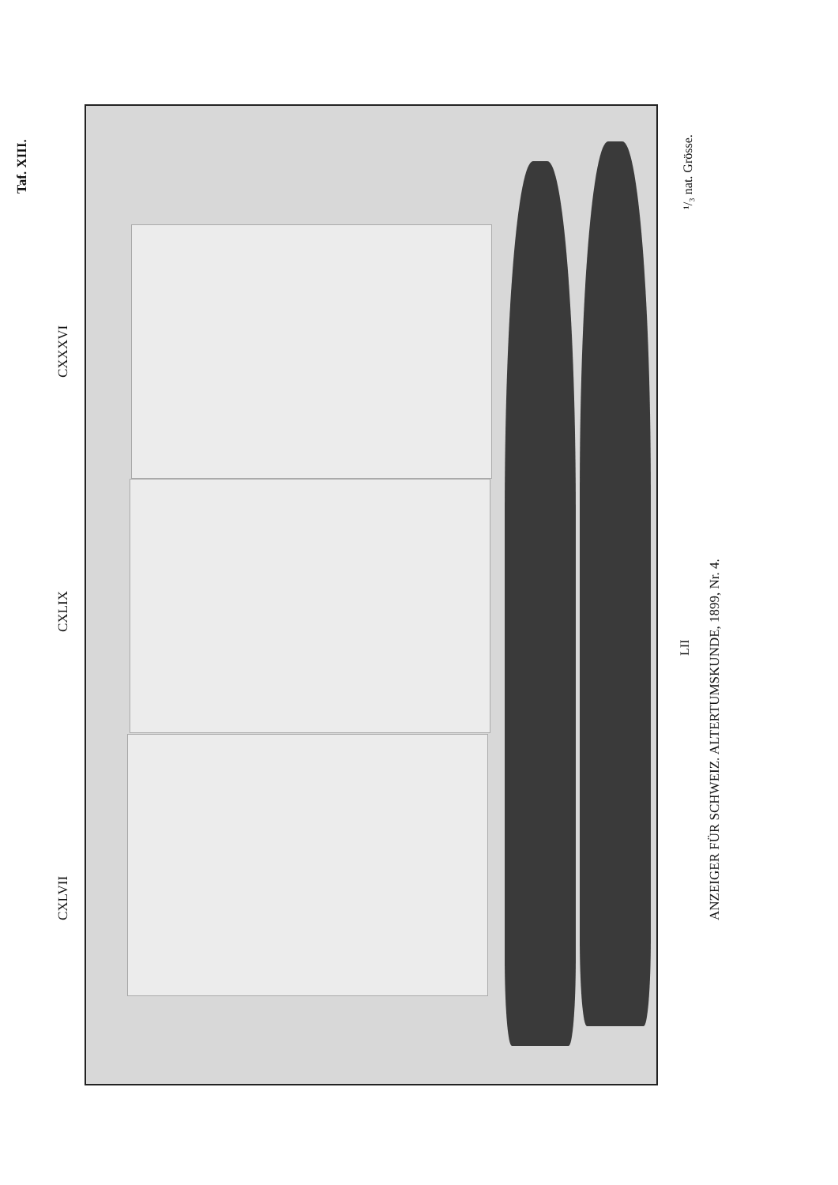Taf. XIII.
¹/₃ nat. Grösse.
CXXXVI
CXLIX
CXLVII
LII
ANZEIGER FÜR SCHWEIZ. ALTERTUMSKUNDE, 1899, Nr. 4.